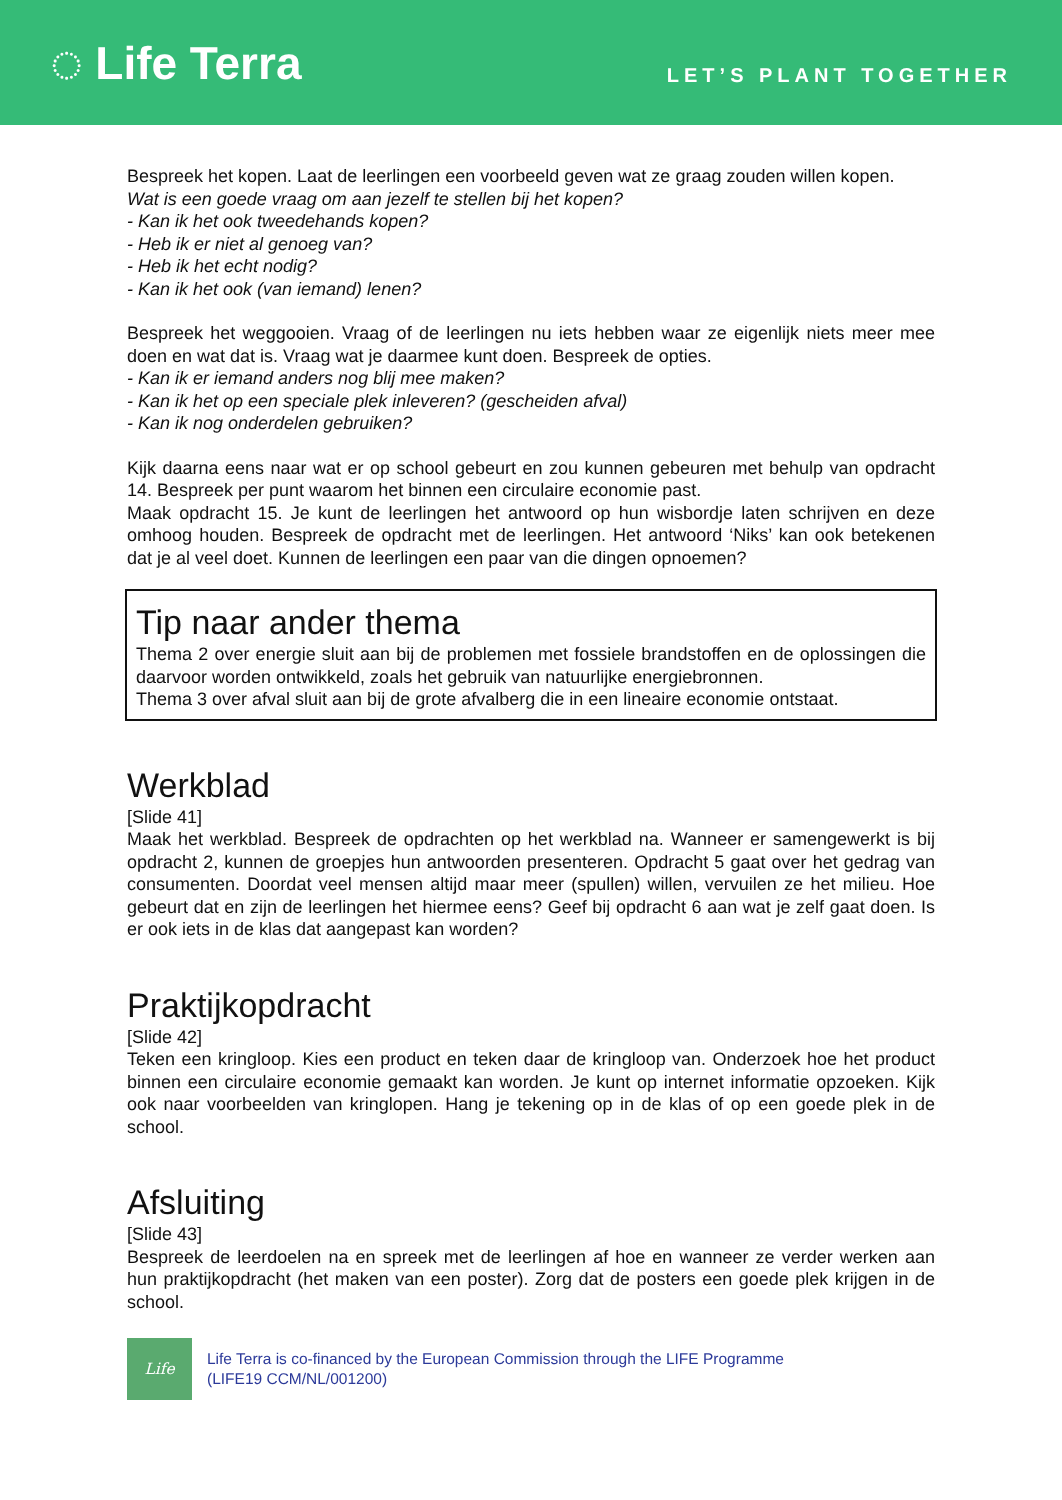◌ Life Terra
LET’S PLANT TOGETHER
Bespreek het kopen. Laat de leerlingen een voorbeeld geven wat ze graag zouden willen kopen.
Wat is een goede vraag om aan jezelf te stellen bij het kopen?
- Kan ik het ook tweedehands kopen?
- Heb ik er niet al genoeg van?
- Heb ik het echt nodig?
- Kan ik het ook (van iemand) lenen?
Bespreek het weggooien. Vraag of de leerlingen nu iets hebben waar ze eigenlijk niets meer mee doen en wat dat is. Vraag wat je daarmee kunt doen. Bespreek de opties.
- Kan ik er iemand anders nog blij mee maken?
- Kan ik het op een speciale plek inleveren? (gescheiden afval)
- Kan ik nog onderdelen gebruiken?
Kijk daarna eens naar wat er op school gebeurt en zou kunnen gebeuren met behulp van opdracht 14. Bespreek per punt waarom het binnen een circulaire economie past.
Maak opdracht 15. Je kunt de leerlingen het antwoord op hun wisbordje laten schrijven en deze omhoog houden. Bespreek de opdracht met de leerlingen. Het antwoord ‘Niks’ kan ook betekenen dat je al veel doet. Kunnen de leerlingen een paar van die dingen opnoemen?
Tip naar ander thema
Thema 2 over energie sluit aan bij de problemen met fossiele brandstoffen en de oplossingen die daarvoor worden ontwikkeld, zoals het gebruik van natuurlijke energiebronnen.
Thema 3 over afval sluit aan bij de grote afvalberg die in een lineaire economie ontstaat.
Werkblad
[Slide 41]
Maak het werkblad. Bespreek de opdrachten op het werkblad na. Wanneer er samengewerkt is bij opdracht 2, kunnen de groepjes hun antwoorden presenteren. Opdracht 5 gaat over het gedrag van consumenten. Doordat veel mensen altijd maar meer (spullen) willen, vervuilen ze het milieu. Hoe gebeurt dat en zijn de leerlingen het hiermee eens? Geef bij opdracht 6 aan wat je zelf gaat doen. Is er ook iets in de klas dat aangepast kan worden?
Praktijkopdracht
[Slide 42]
Teken een kringloop. Kies een product en teken daar de kringloop van. Onderzoek hoe het product binnen een circulaire economie gemaakt kan worden. Je kunt op internet informatie opzoeken. Kijk ook naar voorbeelden van kringlopen. Hang je tekening op in de klas of op een goede plek in de school.
Afsluiting
[Slide 43]
Bespreek de leerdoelen na en spreek met de leerlingen af hoe en wanneer ze verder werken aan hun praktijkopdracht (het maken van een poster). Zorg dat de posters een goede plek krijgen in de school.
Life
Life Terra is co-financed by the European Commission through the LIFE Programme
(LIFE19 CCM/NL/001200)